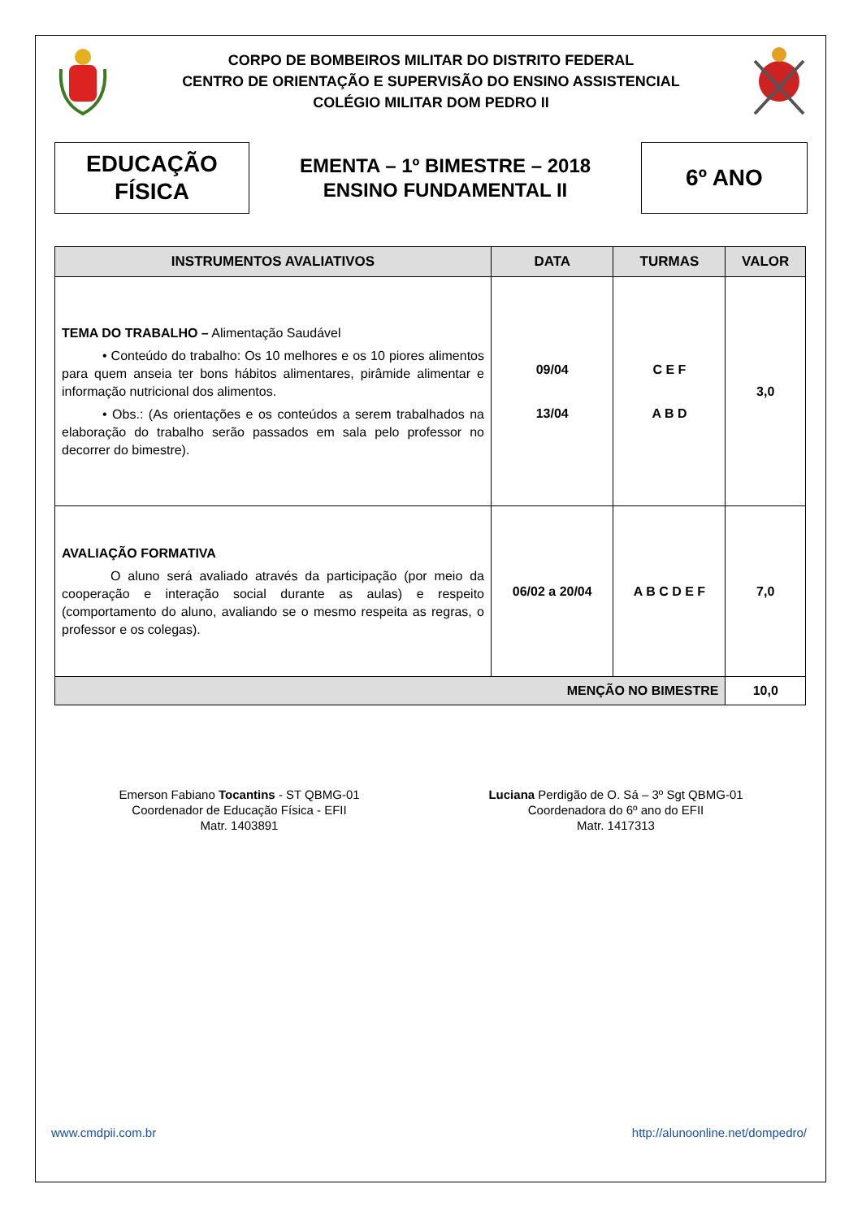CORPO DE BOMBEIROS MILITAR DO DISTRITO FEDERAL
CENTRO DE ORIENTAÇÃO E SUPERVISÃO DO ENSINO ASSISTENCIAL
COLÉGIO MILITAR DOM PEDRO II
EDUCAÇÃO
FÍSICA
EMENTA – 1º BIMESTRE – 2018
ENSINO FUNDAMENTAL II
6º ANO
| INSTRUMENTOS AVALIATIVOS | DATA | TURMAS | VALOR |
| --- | --- | --- | --- |
| TEMA DO TRABALHO – Alimentação Saudável • Conteúdo do trabalho: Os 10 melhores e os 10 piores alimentos para quem anseia ter bons hábitos alimentares, pirâmide alimentar e informação nutricional dos alimentos. • Obs.: (As orientações e os conteúdos a serem trabalhados na elaboração do trabalho serão passados em sala pelo professor no decorrer do bimestre). | 09/04 13/04 | C E F A B D | 3,0 |
| AVALIAÇÃO FORMATIVA O aluno será avaliado através da participação (por meio da cooperação e interação social durante as aulas) e respeito (comportamento do aluno, avaliando se o mesmo respeita as regras, o professor e os colegas). | 06/02 a 20/04 | A B C D E F | 7,0 |
| MENÇÃO NO BIMESTRE | | | 10,0 |
Emerson Fabiano Tocantins - ST QBMG-01
Coordenador de Educação Física - EFII
Matr. 1403891
Luciana Perdigão de O. Sá – 3º Sgt QBMG-01
Coordenadora do 6º ano do EFII
Matr. 1417313
www.cmdpii.com.br http://alunoonline.net/dompedro/